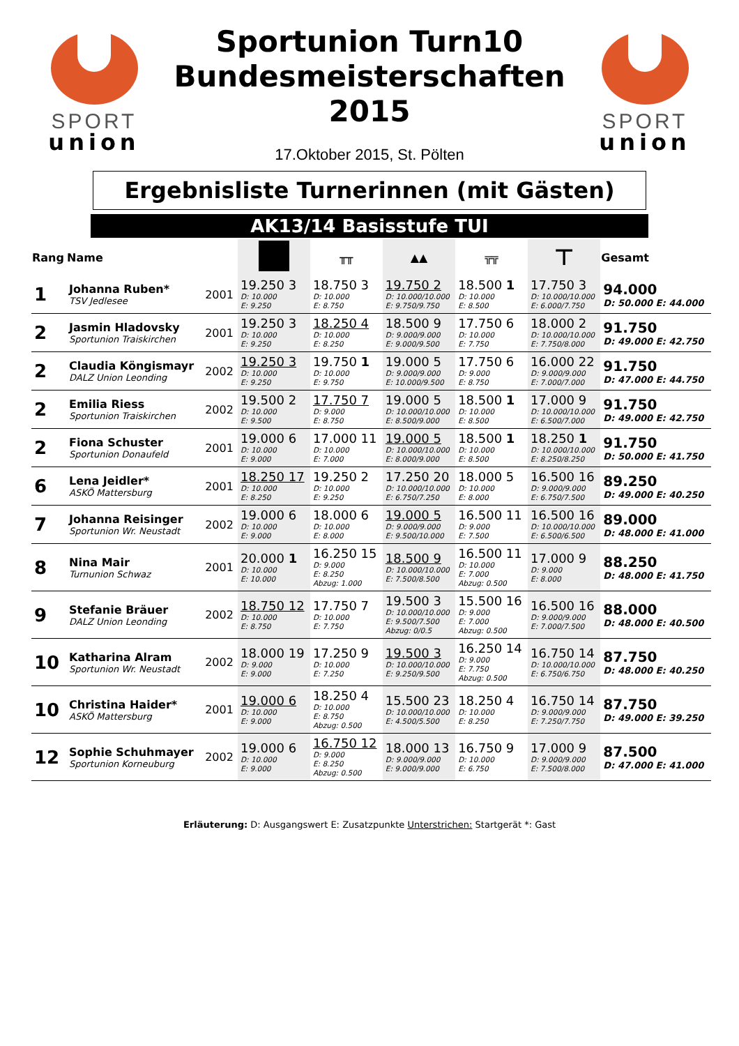SPORT
union
Sportunion Turn10
Bundesmeisterschaften
2015
17.Oktober 2015, St. Pölten
SPORT
union
Ergebnisliste Turnerinnen (mit Gästen)
AK13/14 Basisstufe TUI
| Rang | Name | | | ╥╥ | ▲▲ | ╦╦ | ⊤ | Gesamt |
| --- | --- | --- | --- | --- | --- | --- | --- | --- |
| 1 | Johanna Ruben* TSV Jedlesee | 2001 | 19.250 3 D: 10.000 E: 9.250 | 18.750 3 D: 10.000 E: 8.750 | 19.750 2 D: 10.000/10.000 E: 9.750/9.750 | 18.500 1 D: 10.000 E: 8.500 | 17.750 3 D: 10.000/10.000 E: 6.000/7.750 | 94.000 D: 50.000 E: 44.000 |
| 2 | Jasmin Hladovsky Sportunion Traiskirchen | 2001 | 19.250 3 D: 10.000 E: 9.250 | 18.250 4 D: 10.000 E: 8.250 | 18.500 9 D: 9.000/9.000 E: 9.000/9.500 | 17.750 6 D: 10.000 E: 7.750 | 18.000 2 D: 10.000/10.000 E: 7.750/8.000 | 91.750 D: 49.000 E: 42.750 |
| 2 | Claudia Köngismayr DALZ Union Leonding | 2002 | 19.250 3 D: 10.000 E: 9.250 | 19.750 1 D: 10.000 E: 9.750 | 19.000 5 D: 9.000/9.000 E: 10.000/9.500 | 17.750 6 D: 9.000 E: 8.750 | 16.000 22 D: 9.000/9.000 E: 7.000/7.000 | 91.750 D: 47.000 E: 44.750 |
| 2 | Emilia Riess Sportunion Traiskirchen | 2002 | 19.500 2 D: 10.000 E: 9.500 | 17.750 7 D: 9.000 E: 8.750 | 19.000 5 D: 10.000/10.000 E: 8.500/9.000 | 18.500 1 D: 10.000 E: 8.500 | 17.000 9 D: 10.000/10.000 E: 6.500/7.000 | 91.750 D: 49.000 E: 42.750 |
| 2 | Fiona Schuster Sportunion Donaufeld | 2001 | 19.000 6 D: 10.000 E: 9.000 | 17.000 11 D: 10.000 E: 7.000 | 19.000 5 D: 10.000/10.000 E: 8.000/9.000 | 18.500 1 D: 10.000 E: 8.500 | 18.250 1 D: 10.000/10.000 E: 8.250/8.250 | 91.750 D: 50.000 E: 41.750 |
| 6 | Lena Jeidler* ASKÖ Mattersburg | 2001 | 18.250 17 D: 10.000 E: 8.250 | 19.250 2 D: 10.000 E: 9.250 | 17.250 20 D: 10.000/10.000 E: 6.750/7.250 | 18.000 5 D: 10.000 E: 8.000 | 16.500 16 D: 9.000/9.000 E: 6.750/7.500 | 89.250 D: 49.000 E: 40.250 |
| 7 | Johanna Reisinger Sportunion Wr. Neustadt | 2002 | 19.000 6 D: 10.000 E: 9.000 | 18.000 6 D: 10.000 E: 8.000 | 19.000 5 D: 9.000/9.000 E: 9.500/10.000 | 16.500 11 D: 9.000 E: 7.500 | 16.500 16 D: 10.000/10.000 E: 6.500/6.500 | 89.000 D: 48.000 E: 41.000 |
| 8 | Nina Mair Turnunion Schwaz | 2001 | 20.000 1 D: 10.000 E: 10.000 | 16.250 15 D: 9.000 E: 8.250 Abzug: 1.000 | 18.500 9 D: 10.000/10.000 E: 7.500/8.500 | 16.500 11 D: 10.000 E: 7.000 Abzug: 0.500 | 17.000 9 D: 9.000 E: 8.000 | 88.250 D: 48.000 E: 41.750 |
| 9 | Stefanie Bräuer DALZ Union Leonding | 2002 | 18.750 12 D: 10.000 E: 8.750 | 17.750 7 D: 10.000 E: 7.750 | 19.500 3 D: 10.000/10.000 E: 9.500/7.500 Abzug: 0/0.5 | 15.500 16 D: 9.000 E: 7.000 Abzug: 0.500 | 16.500 16 D: 9.000/9.000 E: 7.000/7.500 | 88.000 D: 48.000 E: 40.500 |
| 10 | Katharina Alram Sportunion Wr. Neustadt | 2002 | 18.000 19 D: 9.000 E: 9.000 | 17.250 9 D: 10.000 E: 7.250 | 19.500 3 D: 10.000/10.000 E: 9.250/9.500 | 16.250 14 D: 9.000 E: 7.750 Abzug: 0.500 | 16.750 14 D: 10.000/10.000 E: 6.750/6.750 | 87.750 D: 48.000 E: 40.250 |
| 10 | Christina Haider* ASKÖ Mattersburg | 2001 | 19.000 6 D: 10.000 E: 9.000 | 18.250 4 D: 10.000 E: 8.750 Abzug: 0.500 | 15.500 23 D: 10.000/10.000 E: 4.500/5.500 | 18.250 4 D: 10.000 E: 8.250 | 16.750 14 D: 9.000/9.000 E: 7.250/7.750 | 87.750 D: 49.000 E: 39.250 |
| 12 | Sophie Schuhmayer Sportunion Korneuburg | 2002 | 19.000 6 D: 10.000 E: 9.000 | 16.750 12 D: 9.000 E: 8.250 Abzug: 0.500 | 18.000 13 D: 9.000/9.000 E: 9.000/9.000 | 16.750 9 D: 10.000 E: 6.750 | 17.000 9 D: 9.000/9.000 E: 7.500/8.000 | 87.500 D: 47.000 E: 41.000 |
Erläuterung: D: Ausgangswert E: Zusatzpunkte Unterstrichen: Startgerät *: Gast